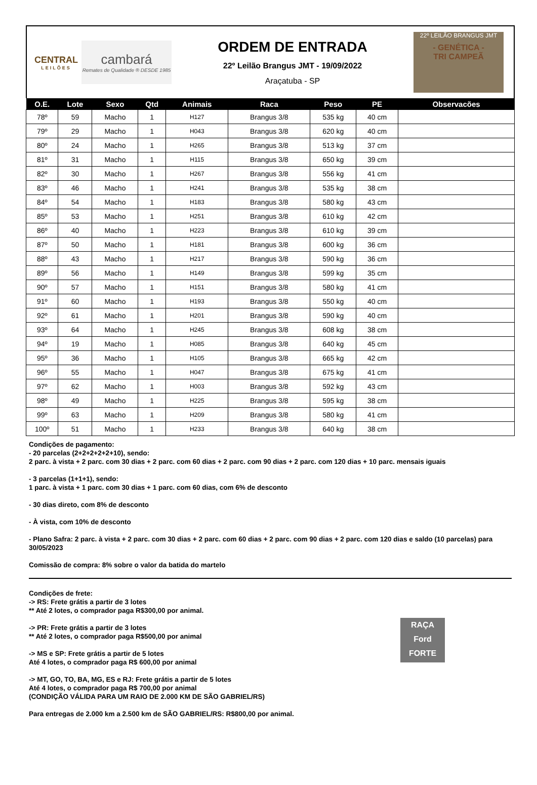CENTRAL
LEILÕES
cambará
Remates de Qualidade ® DESDE 1985
ORDEM DE ENTRADA
22º Leilão Brangus JMT - 19/09/2022
Araçatuba - SP
22º LEILÃO BRANGUS JMT
- GENÉTICA -
TRI CAMPEÃ
| O.E. | Lote | Sexo | Qtd | Animais | Raca | Peso | PE | Observacões |
| --- | --- | --- | --- | --- | --- | --- | --- | --- |
| 78º | 59 | Macho | 1 | H127 | Brangus 3/8 | 535 kg | 40 cm | |
| 79º | 29 | Macho | 1 | H043 | Brangus 3/8 | 620 kg | 40 cm | |
| 80º | 24 | Macho | 1 | H265 | Brangus 3/8 | 513 kg | 37 cm | |
| 81º | 31 | Macho | 1 | H115 | Brangus 3/8 | 650 kg | 39 cm | |
| 82º | 30 | Macho | 1 | H267 | Brangus 3/8 | 556 kg | 41 cm | |
| 83º | 46 | Macho | 1 | H241 | Brangus 3/8 | 535 kg | 38 cm | |
| 84º | 54 | Macho | 1 | H183 | Brangus 3/8 | 580 kg | 43 cm | |
| 85º | 53 | Macho | 1 | H251 | Brangus 3/8 | 610 kg | 42 cm | |
| 86º | 40 | Macho | 1 | H223 | Brangus 3/8 | 610 kg | 39 cm | |
| 87º | 50 | Macho | 1 | H181 | Brangus 3/8 | 600 kg | 36 cm | |
| 88º | 43 | Macho | 1 | H217 | Brangus 3/8 | 590 kg | 36 cm | |
| 89º | 56 | Macho | 1 | H149 | Brangus 3/8 | 599 kg | 35 cm | |
| 90º | 57 | Macho | 1 | H151 | Brangus 3/8 | 580 kg | 41 cm | |
| 91º | 60 | Macho | 1 | H193 | Brangus 3/8 | 550 kg | 40 cm | |
| 92º | 61 | Macho | 1 | H201 | Brangus 3/8 | 590 kg | 40 cm | |
| 93º | 64 | Macho | 1 | H245 | Brangus 3/8 | 608 kg | 38 cm | |
| 94º | 19 | Macho | 1 | H085 | Brangus 3/8 | 640 kg | 45 cm | |
| 95º | 36 | Macho | 1 | H105 | Brangus 3/8 | 665 kg | 42 cm | |
| 96º | 55 | Macho | 1 | H047 | Brangus 3/8 | 675 kg | 41 cm | |
| 97º | 62 | Macho | 1 | H003 | Brangus 3/8 | 592 kg | 43 cm | |
| 98º | 49 | Macho | 1 | H225 | Brangus 3/8 | 595 kg | 38 cm | |
| 99º | 63 | Macho | 1 | H209 | Brangus 3/8 | 580 kg | 41 cm | |
| 100º | 51 | Macho | 1 | H233 | Brangus 3/8 | 640 kg | 38 cm | |
Condições de pagamento:
- 20 parcelas (2+2+2+2+2+10), sendo:
2 parc. à vista + 2 parc. com 30 dias + 2 parc. com 60 dias + 2 parc. com 90 dias + 2 parc. com 120 dias + 10 parc. mensais iguais
- 3 parcelas (1+1+1), sendo:
1 parc. à vista + 1 parc. com 30 dias + 1 parc. com 60 dias, com 6% de desconto
- 30 dias direto, com 8% de desconto
- À vista, com 10% de desconto
- Plano Safra: 2 parc. à vista + 2 parc. com 30 dias + 2 parc. com 60 dias + 2 parc. com 90 dias + 2 parc. com 120 dias e saldo (10 parcelas) para 30/05/2023
Comissão de compra: 8% sobre o valor da batida do martelo
Condições de frete:
-> RS: Frete grátis a partir de 3 lotes
** Até 2 lotes, o comprador paga R$300,00 por animal.
-> PR: Frete grátis a partir de 3 lotes
** Até 2 lotes, o comprador paga R$500,00 por animal
-> MS e SP: Frete grátis a partir de 5 lotes
Até 4 lotes, o comprador paga R$ 600,00 por animal
-> MT, GO, TO, BA, MG, ES e RJ: Frete grátis a partir de 5 lotes
Até 4 lotes, o comprador paga R$ 700,00 por animal
(CONDIÇÃO VÁLIDA PARA UM RAIO DE 2.000 KM DE SÃO GABRIEL/RS)
Para entregas de 2.000 km a 2.500 km de SÃO GABRIEL/RS: R$800,00 por animal.
RAÇA
Ford
FORTE